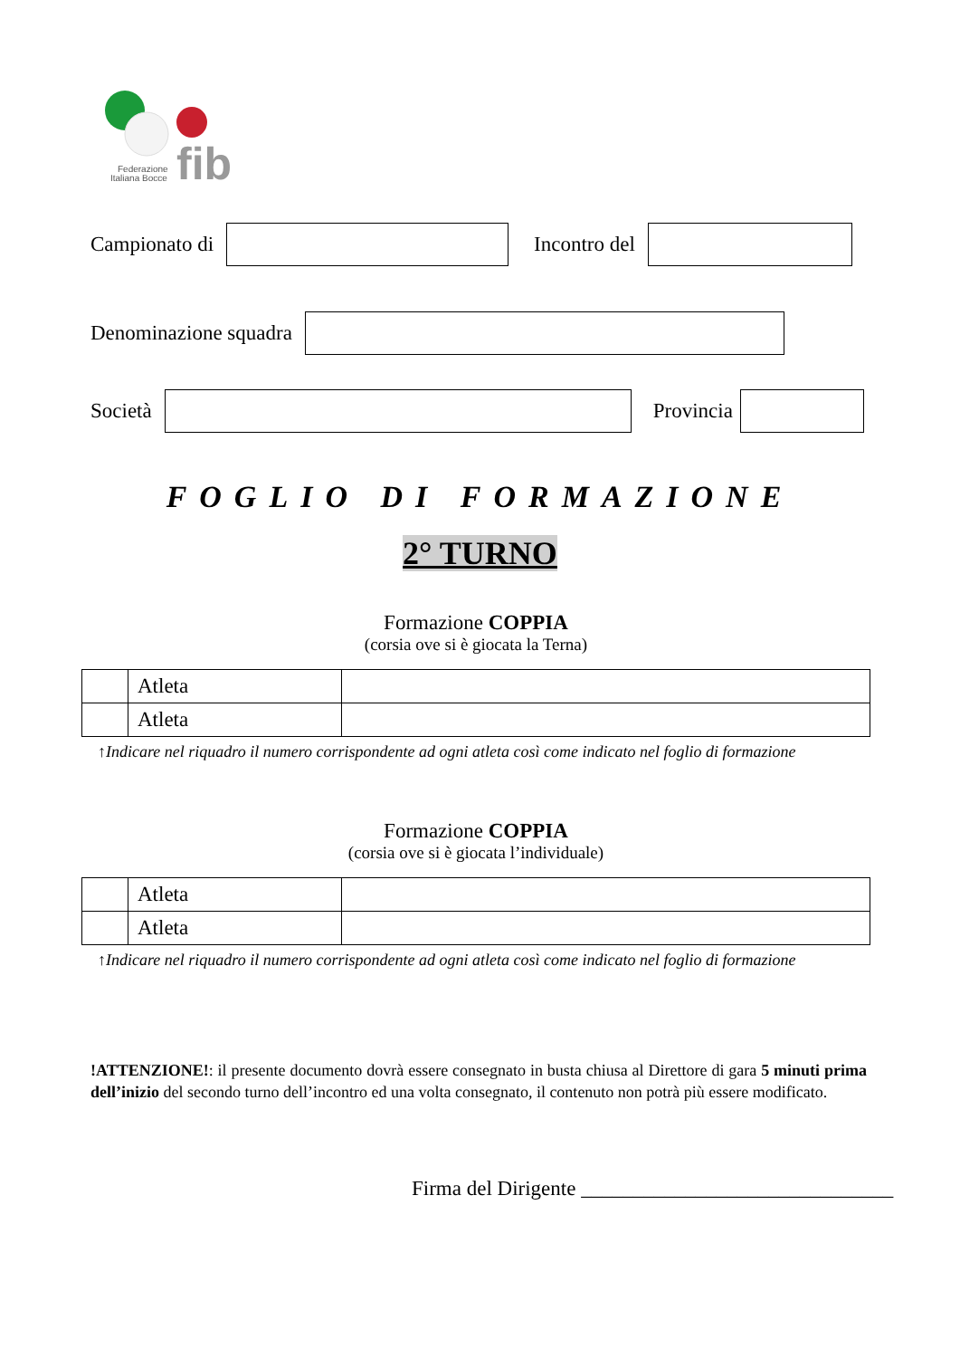fib
Federazione
Italiana Bocce
Campionato di Incontro del
Denominazione squadra
Società Provincia
FOGLIO DI FORMAZIONE
2° TURNO
Formazione COPPIA
(corsia ove si è giocata la Terna)
| | Atleta | |
| | Atleta | |
↑Indicare nel riquadro il numero corrispondente ad ogni atleta così come indicato nel foglio di formazione
Formazione COPPIA
(corsia ove si è giocata l’individuale)
| | Atleta | |
| | Atleta | |
↑Indicare nel riquadro il numero corrispondente ad ogni atleta così come indicato nel foglio di formazione
!ATTENZIONE!: il presente documento dovrà essere consegnato in busta chiusa al Direttore di gara 5 minuti prima dell’inizio del secondo turno dell’incontro ed una volta consegnato, il contenuto non potrà più essere modificato.
Firma del Dirigente ______________________________